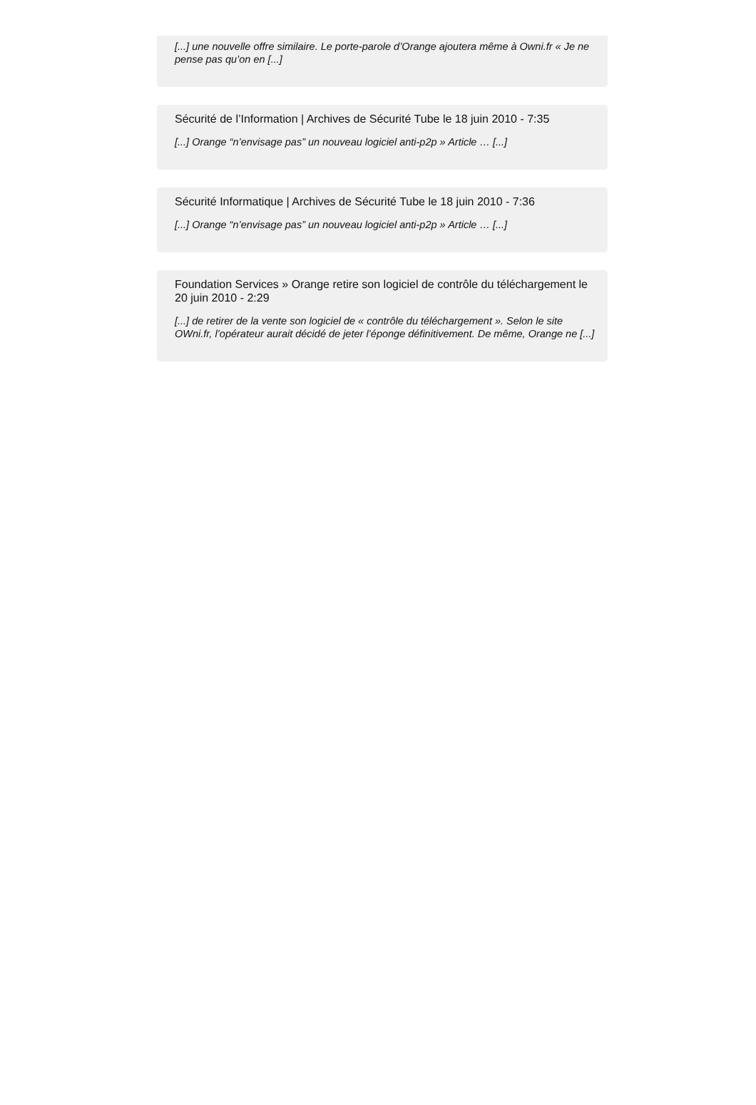[...] une nouvelle offre similaire. Le porte-parole d’Orange ajoutera même à Owni.fr « Je ne pense pas qu’on en [...]
Sécurité de l’Information | Archives de Sécurité Tube le 18 juin 2010 - 7:35
[...] Orange “n’envisage pas” un nouveau logiciel anti-p2p » Article … [...]
Sécurité Informatique | Archives de Sécurité Tube le 18 juin 2010 - 7:36
[...] Orange “n’envisage pas” un nouveau logiciel anti-p2p » Article … [...]
Foundation Services » Orange retire son logiciel de contrôle du téléchargement le 20 juin 2010 - 2:29
[...] de retirer de la vente son logiciel de « contrôle du téléchargement ». Selon le site OWni.fr, l’opérateur aurait décidé de jeter l’éponge définitivement. De même, Orange ne [...]